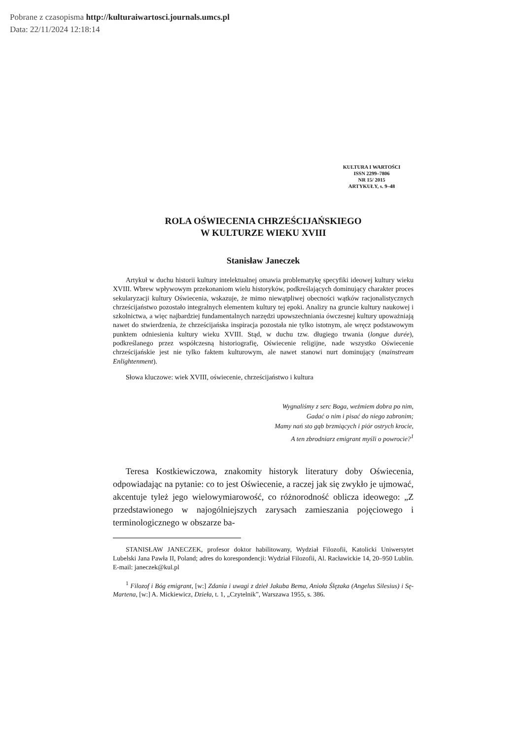Pobrane z czasopisma http://kulturaiwartosci.journals.umcs.pl
Data: 22/11/2024 12:18:14
KULTURA I WARTOŚCI
ISSN 2299–7806
NR 15/ 2015
ARTYKUŁY, s. 9–48
ROLA OŚWIECENIA CHRZEŚCIJAŃSKIEGO
W KULTURZE WIEKU XVIII
Stanisław Janeczek
Artykuł w duchu historii kultury intelektualnej omawia problematykę specyfiki ideowej kultury wieku XVIII. Wbrew wpływowym przekonaniom wielu historyków, podkreślających dominujący charakter proces sekularyzacji kultury Oświecenia, wskazuje, że mimo niewątpliwej obecności wątków racjonalistycznych chrześcijaństwo pozostało integralnych elementem kultury tej epoki. Analizy na gruncie kultury naukowej i szkolnictwa, a więc najbardziej fundamentalnych narzędzi upowszechniania ówczesnej kultury upoważniają nawet do stwierdzenia, że chrześcijańska inspiracja pozostała nie tylko istotnym, ale wręcz podstawowym punktem odniesienia kultury wieku XVIII. Stąd, w duchu tzw. długiego trwania (longue durée), podkreślanego przez współczesną historiografię, Oświecenie religijne, nade wszystko Oświecenie chrześcijańskie jest nie tylko faktem kulturowym, ale nawet stanowi nurt dominujący (mainstream Enlightenment).
Słowa kluczowe: wiek XVIII, oświecenie, chrześcijaństwo i kultura
Wygnaliśmy z serc Boga, weźmiem dobra po nim,
Gadać o nim i pisać do niego zabronim;
Mamy nań sto gąb brzmiących i piór ostrych krocie,
A ten zbrodniarz emigrant myśli o powrocie?<sup>1</sup>
Teresa Kostkiewiczowa, znakomity historyk literatury doby Oświecenia, odpowiadając na pytanie: co to jest Oświecenie, a raczej jak się zwykło je ujmować, akcentuje tyleż jego wielowymiarowość, co różnorodność oblicza ideowego: „Z przedstawionego w najogólniejszych zarysach zamieszania pojęciowego i terminologicznego w obszarze ba-
STANISŁAW JANECZEK, profesor doktor habilitowany, Wydział Filozofii, Katolicki Uniwersytet Lubelski Jana Pawła II, Poland; adres do korespondencji: Wydział Filozofii, Al. Racławickie 14, 20–950 Lublin. E-mail: janeczek@kul.pl
<sup>1</sup> Filozof i Bóg emigrant, [w:] Zdania i uwagi z dzieł Jakuba Bema, Anioła Ślęzaka (Angelus Silesius) i Sę-Martena, [w:] A. Mickiewicz, Dzieła, t. 1, „Czytelnik”, Warszawa 1955, s. 386.